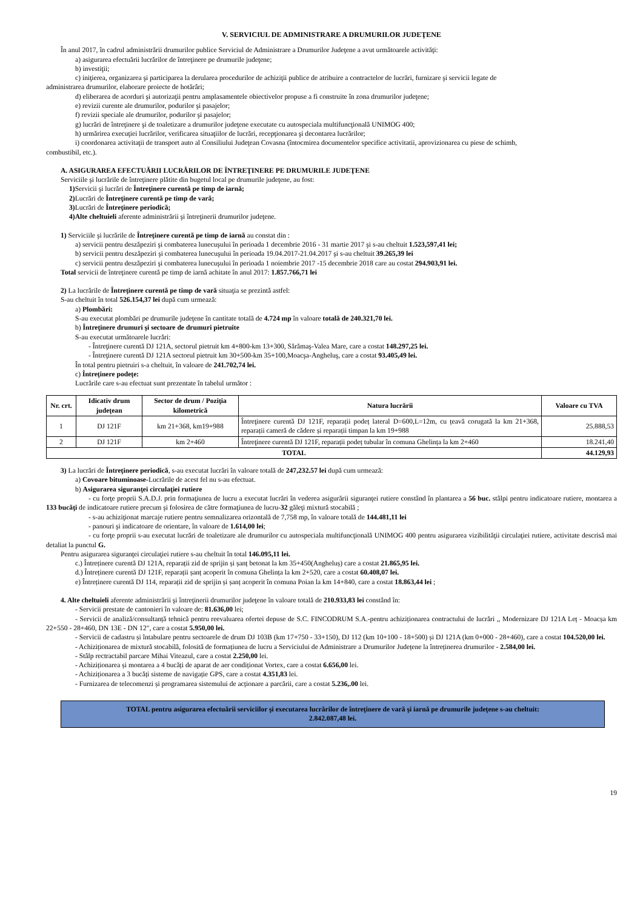V. SERVICIUL DE ADMINISTRARE A DRUMURILOR JUDEŢENE
În anul 2017, în cadrul administrării drumurilor publice Serviciul de Administrare a Drumurilor Judeţene a avut următoarele activităţi:
a) asigurarea efectuării lucrărilor de întreţinere pe drumurile judeţene;
b) investiţii;
c) iniţierea, organizarea şi participarea la derularea procedurilor de achiziţii publice de atribuire a contractelor de lucrări, furnizare şi servicii legate de
administrarea drumurilor, elaborare proiecte de hotărâri;
d) eliberarea de acorduri şi autorizaţii pentru amplasamentele obiectivelor propuse a fi construite în zona drumurilor judeţene;
e) revizii curente ale drumurilor, podurilor şi pasajelor;
f) revizii speciale ale drumurilor, podurilor şi pasajelor;
g) lucrări de întreţinere şi de toaletizare a drumurilor judeţene executate cu autospeciala multifuncţională UNIMOG 400;
h) urmărirea execuţiei lucrărilor, verificarea situaţiilor de lucrări, recepţionarea şi decontarea lucrărilor;
i) coordonarea activitaţii de transport auto al Consiliului Judeţean Covasna (întocmirea documentelor specifice activitatii, aprovizionarea cu piese de schimb,
combustibil, etc.).
A. ASIGURAREA EFECTUĂRII LUCRĂRILOR DE ÎNTREŢINERE PE DRUMURILE JUDEŢENE
Serviciile şi lucrările de întreţinere plătite din bugetul local pe drumurile judeţene, au fost:
1) Servicii şi lucrări de Întreţinere curentă pe timp de iarnă;
2) Lucrări de Întreţinere curentă pe timp de vară;
3) Lucrări de Întreţinere periodică;
4)Alte cheltuieli aferente administrării şi întreţinerii drumurilor judeţene.
1) Serviciile şi lucrările de Întreţinere curentă pe timp de iarnă au constat din :
a) servicii pentru deszăpeziri şi combaterea lunecuşului în perioada 1 decembrie 2016 - 31 martie 2017 şi s-au cheltuit 1.523,597,41 lei;
b) servicii pentru deszăpeziri şi combaterea lunecuşului în perioada 19.04.2017-21.04.2017 şi s-au cheltuit 39.265,39 lei
c) servicii pentru deszăpeziri şi combaterea lunecuşului în perioada 1 noiembrie 2017 -15 decembrie 2018 care au costat 294.903,91 lei.
Total servicii de întreţinere curentă pe timp de iarnă achitate în anul 2017: 1.857.766,71 lei
2) La lucrările de Întreţinere curentă pe timp de vară situaţia se prezintă astfel:
S-au cheltuit în total 526.154,37 lei după cum urmează:
a) Plombări:
S-au executat plombări pe drumurile judeţene în cantitate totală de 4.724 mp în valoare totală de 240.321,70 lei.
b) Întreţinere drumuri şi sectoare de drumuri pietruite
S-au executat următoarele lucrări:
- Întreţinere curentă DJ 121A, sectorul pietruit km 4+800-km 13+300, Sărămaş-Valea Mare, care a costat 148.297,25 lei.
- Întreţinere curentă DJ 121A sectorul pietruit km 30+500-km 35+100,Moacşa-Angheluş, care a costat 93.405,49 lei.
În total pentru pietruiri s-a cheltuit, în valoare de 241.702,74 lei.
c) Întreţinere podeţe:
Lucrările care s-au efectuat sunt prezentate în tabelul următor :
| Nr. crt. | Idicativ drum judeţean | Sector de drum / Poziţia kilometrică | Natura lucrării | Valoare cu TVA |
| --- | --- | --- | --- | --- |
| 1 | DJ 121F | km 21+368, km19+988 | Întreţinere curentă DJ 121F, reparații podeț lateral D=600,L=12m, cu țeavă corugată la km 21+368, reparații cameră de cădere și reparații timpan la km 19+988 | 25.888,53 |
| 2 | DJ 121F | km 2+460 | Întreţinere curentă DJ 121F, reparații podeț tubular în comuna Ghelința la km 2+460 | 18.241,40 |
| TOTAL | | | | 44.129,93 |
3) La lucrări de Întreţinere periodică, s-au executat lucrări în valoare totală de 247,232.57 lei după cum urmează:
a) Covoare bituminoase-Lucrările de acest fel nu s-au efectuat.
b) Asigurarea siguranţei circulaţiei rutiere
- cu forţe proprii S.A.D.J. prin formaţiunea de lucru a executat lucrări în vederea asigurării siguranţei rutiere constând în plantarea a 56 buc. stâlpi pentru indicatoare rutiere, montarea a 133 bucăţi de indicatoare rutiere precum şi folosirea de către formaţiunea de lucru-32 găleţi mixtură stocabilă ;
- s-au achiziţionat marcaje rutiere pentru semnalizarea orizontală de 7,758 mp, în valoare totală de 144.481,11 lei
- panouri şi indicatoare de orientare, în valoare de 1.614,00 lei;
- cu forţe proprii s-au executat lucrări de toaletizare ale drumurilor cu autospeciala multifuncţională UNIMOG 400 pentru asigurarea vizibilităţii circulaţiei rutiere, activitate descrisă mai detaliat la punctul G.
Pentru asigurarea siguranţei circulaţiei rutiere s-au cheltuit în total 146.095,11 lei.
c.) Întreținere curentă DJ 121A, reparații zid de sprijin și șanț betonat la km 35+450(Angheluș) care a costat 21.865,95 lei.
d.) Întreținere curentă DJ 121F, reparații șanț acoperit în comuna Ghelința la km 2+520, care a costat 60.408,07 lei.
e) Întreținere curentă DJ 114, reparații zid de sprijin și șanț acoperit în comuna Poian la km 14+840, care a costat 18.863,44 lei ;
4. Alte cheltuieli aferente administrării şi întreţinerii drumurilor judeţene în valoare totală de 210.933,83 lei constând în:
- Servicii prestate de cantonieri în valoare de: 81.636,00 lei;
- Servicii de analiză/consultanță tehnică pentru reevaluarea ofertei depuse de S.C. FINCODRUM S.A.-pentru achiziționarea contractului de lucrări ,, Modernizare DJ 121A Leț - Moacșa km 22+550 - 28+460, DN 13E - DN 12", care a costat 5.950,00 lei.
- Servicii de cadastru și întabulare pentru sectoarele de drum DJ 103B (km 17+750 - 33+150), DJ 112 (km 10+100 - 18+500) și DJ 121A (km 0+000 - 28+460), care a costat 104.520,00 lei.
- Achiziționarea de mixtură stocabilă, folosită de formațiunea de lucru a Serviciului de Administrare a Drumurilor Județene la întreținerea drumurilor - 2.584,00 lei.
- Stâlp rectractabil parcare Mihai Viteazul, care a costat 2.250,00 lei.
- Achiziționarea și montarea a 4 bucăți de aparat de aer condiționat Vortex, care a costat 6.656,00 lei.
- Achiziționarea a 3 bucăți sisteme de navigație GPS, care a costat 4.351,83 lei.
- Furnizarea de telecomenzi și programarea sistemului de acționare a parcării, care a costat 5.236,.00 lei.
TOTAL pentru asigurarea efectuării serviciilor şi executarea lucrărilor de întreţinere de vară şi iarnă pe drumurile judeţene s-au cheltuit:
2.842.087,48 lei.
19